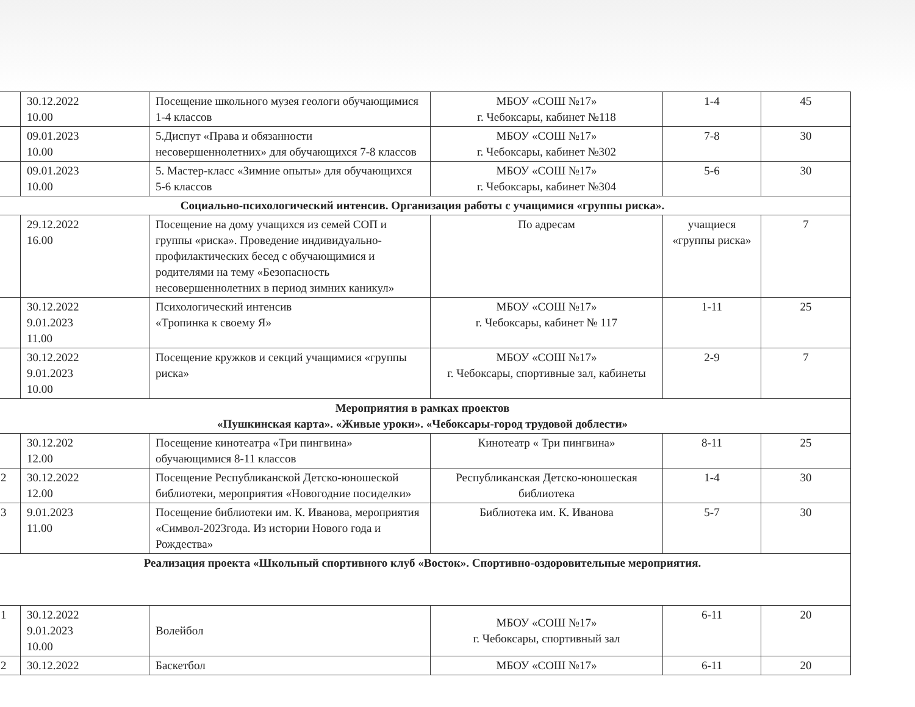| | 30.12.2022 10.00 | Посещение школьного музея геологи обучающимися 1-4 классов | МБОУ «СОШ №17» г. Чебоксары, кабинет №118 | 1-4 | 45 |
| | 09.01.2023 10.00 | 5.Диспут «Права и обязанности несовершеннолетних» для обучающихся 7-8 классов | МБОУ «СОШ №17» г. Чебоксары, кабинет №302 | 7-8 | 30 |
| | 09.01.2023 10.00 | 5. Мастер-класс «Зимние опыты» для обучающихся 5-6 классов | МБОУ «СОШ №17» г. Чебоксары, кабинет №304 | 5-6 | 30 |
| Социально-психологический интенсив. Организация работы с учащимися «группы риска». | | | | | |
| | 29.12.2022 16.00 | Посещение на дому учащихся из семей СОП и группы «риска». Проведение индивидуально-профилактических бесед с обучающимися и родителями на тему «Безопасность несовершеннолетних в период зимних каникул» | По адресам | учащиеся «группы риска» | 7 |
| | 30.12.2022 9.01.2023 11.00 | Психологический интенсив «Тропинка к своему Я» | МБОУ «СОШ №17» г. Чебоксары, кабинет № 117 | 1-11 | 25 |
| | 30.12.2022 9.01.2023 10.00 | Посещение кружков и секций учащимися «группы риска» | МБОУ «СОШ №17» г. Чебоксары, спортивные зал, кабинеты | 2-9 | 7 |
| Мероприятия в рамках проектов «Пушкинская карта». «Живые уроки». «Чебоксары-город трудовой доблести» | | | | | |
| | 30.12.202 12.00 | Посещение кинотеатра «Три пингвина» обучающимися 8-11 классов | Кинотеатр « Три пингвина» | 8-11 | 25 |
| 2 | 30.12.2022 12.00 | Посещение Республиканской Детско-юношеской библиотеки, мероприятия «Новогодние посиделки» | Республиканская Детско-юношеская библиотека | 1-4 | 30 |
| 3 | 9.01.2023 11.00 | Посещение библиотеки им. К. Иванова, мероприятия «Символ-2023года. Из истории Нового года и Рождества» | Библиотека им. К. Иванова | 5-7 | 30 |
| Реализация проекта «Школьный спортивного клуб «Восток». Спортивно-оздоровительные мероприятия. | | | | | |
| 1 | 30.12.2022 9.01.2023 10.00 | Волейбол | МБОУ «СОШ №17» г. Чебоксары, спортивный зал | 6-11 | 20 |
| 2 | 30.12.2022 | Баскетбол | МБОУ «СОШ №17» | 6-11 | 20 |